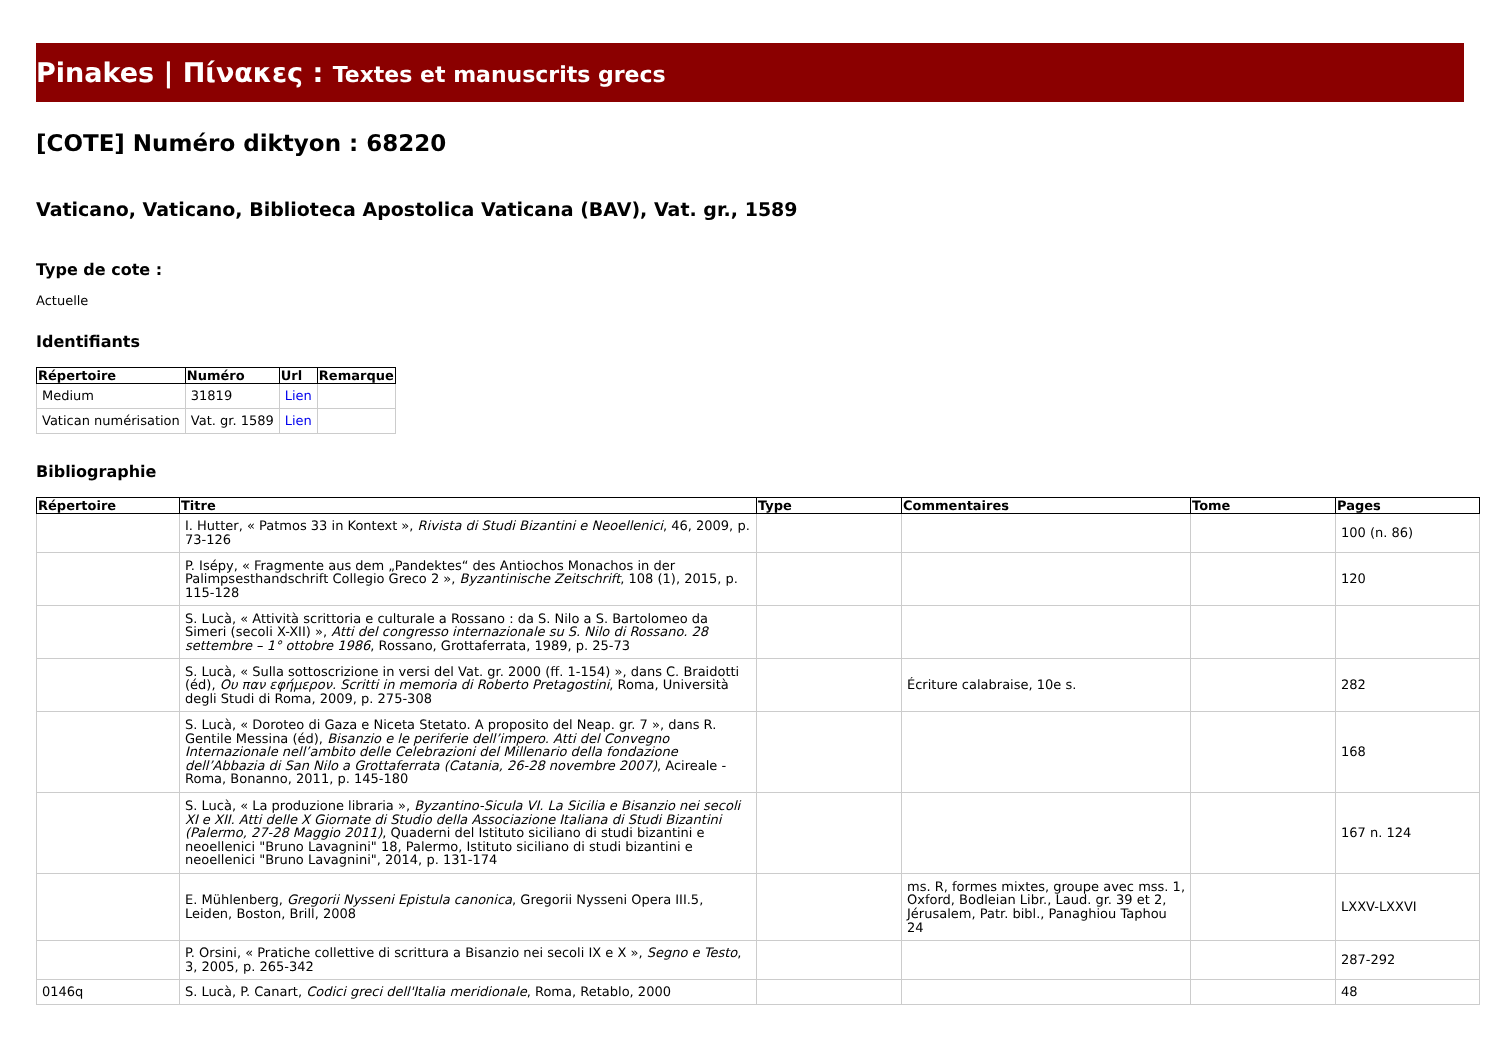Pinakes | Πίνακες : Textes et manuscrits grecs
[COTE] Numéro diktyon : 68220
Vaticano, Vaticano, Biblioteca Apostolica Vaticana (BAV), Vat. gr., 1589
Type de cote :
Actuelle
Identifiants
| Répertoire | Numéro | Url | Remarque |
| --- | --- | --- | --- |
| Medium | 31819 | Lien | |
| Vatican numérisation | Vat. gr. 1589 | Lien | |
Bibliographie
| Répertoire | Titre | Type | Commentaires | Tome | Pages |
| --- | --- | --- | --- | --- | --- |
| | I. Hutter, « Patmos 33 in Kontext », Rivista di Studi Bizantini e Neoellenici , 46, 2009, p. 73-126 | | | | 100 (n. 86) |
| | P. Isépy, « Fragmente aus dem „Pandektes“ des Antiochos Monachos in der Palimpsesthandschrift Collegio Greco 2 », Byzantinische Zeitschrift , 108 (1), 2015, p. 115-128 | | | | 120 |
| | S. Lucà, « Attività scrittoria e culturale a Rossano : da S. Nilo a S. Bartolomeo da Simeri (secoli X-XII) », Atti del congresso internazionale su S. Nilo di Rossano. 28 settembre – 1° ottobre 1986 , Rossano, Grottaferrata, 1989, p. 25-73 | | | | |
| | S. Lucà, « Sulla sottoscrizione in versi del Vat. gr. 2000 (ff. 1-154) », dans C. Braidotti (éd), Ου παν εφήμερον. Scritti in memoria di Roberto Pretagostini , Roma, Università degli Studi di Roma, 2009, p. 275-308 | | Écriture calabraise, 10e s. | | 282 |
| | S. Lucà, « Doroteo di Gaza e Niceta Stetato. A proposito del Neap. gr. 7 », dans R. Gentile Messina (éd), Bisanzio e le periferie dell’impero. Atti del Convegno Internazionale nell’ambito delle Celebrazioni del Millenario della fondazione dell’Abbazia di San Nilo a Grottaferrata (Catania, 26-28 novembre 2007) , Acireale - Roma, Bonanno, 2011, p. 145-180 | | | | 168 |
| | S. Lucà, « La produzione libraria », Byzantino-Sicula VI. La Sicilia e Bisanzio nei secoli XI e XII. Atti delle X Giornate di Studio della Associazione Italiana di Studi Bizantini (Palermo, 27-28 Maggio 2011) , Quaderni del Istituto siciliano di studi bizantini e neoellenici "Bruno Lavagnini" 18, Palermo, Istituto siciliano di studi bizantini e neoellenici "Bruno Lavagnini", 2014, p. 131-174 | | | | 167 n. 124 |
| | E. Mühlenberg, Gregorii Nysseni Epistula canonica , Gregorii Nysseni Opera III.5, Leiden, Boston, Brill, 2008 | | ms. R, formes mixtes, groupe avec mss. 1, Oxford, Bodleian Libr., Laud. gr. 39 et 2, Jérusalem, Patr. bibl., Panaghiou Taphou 24 | | LXXV-LXXVI |
| | P. Orsini, « Pratiche collettive di scrittura a Bisanzio nei secoli IX e X », Segno e Testo , 3, 2005, p. 265-342 | | | | 287-292 |
| 0146q | S. Lucà, P. Canart, Codici greci dell'Italia meridionale , Roma, Retablo, 2000 | | | | 48 |